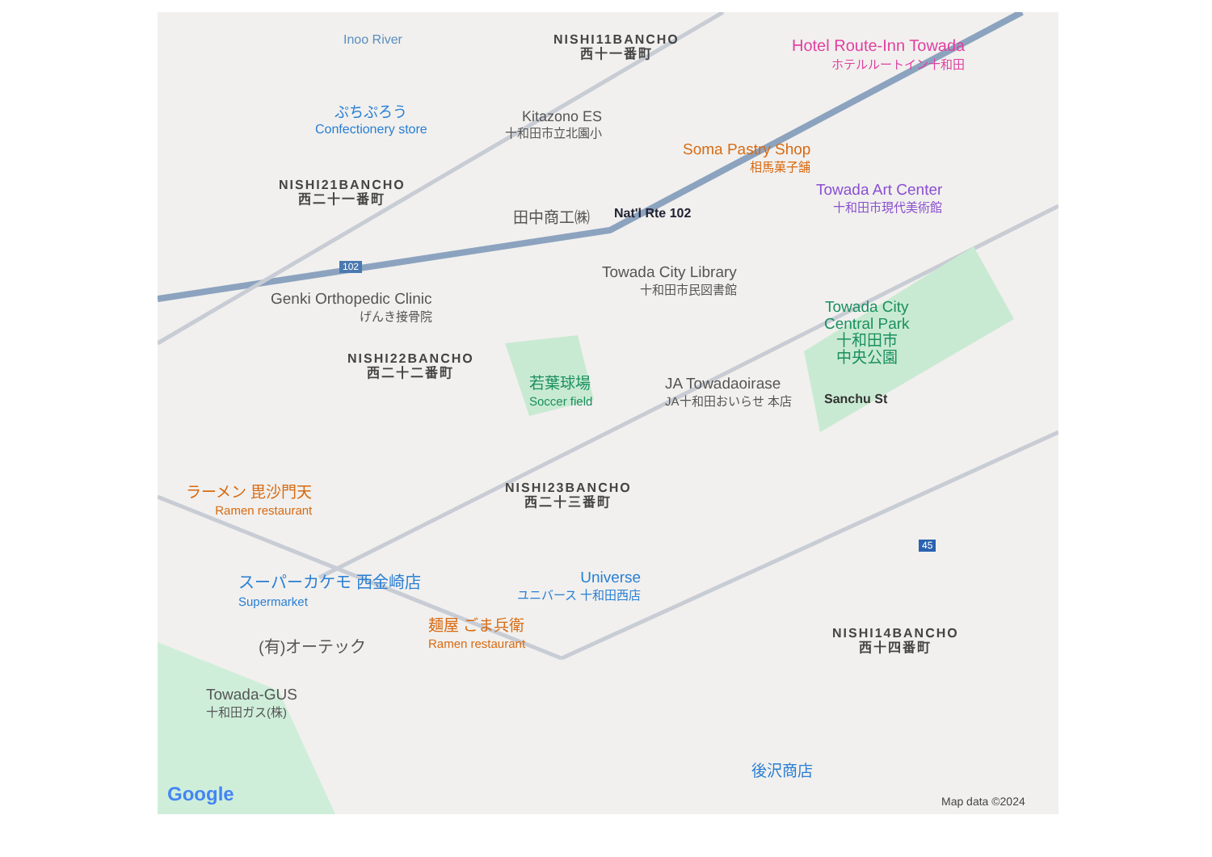Inoo River
NISHI11BANCHO
西十一番町
Hotel Route-Inn Towada
ホテルルートイン十和田
ぷちぷろう
Confectionery store
Kitazono ES
十和田市立北園小
Soma Pastry Shop
相馬菓子舗
Towada Art Center
十和田市現代美術館
NISHI21BANCHO
西二十一番町
田中商工㈱ Nat'l Rte 102
102
Towada City Library
十和田市民図書館
Genki Orthopedic Clinic
げんき接骨院
Towada City
Central Park
十和田市
中央公園
NISHI22BANCHO
西二十二番町
若葉球場
Soccer field
JA Towadaoirase
JA十和田おいらせ 本店
Sanchu St
NISHI23BANCHO
西二十三番町
ラーメン 毘沙門天
Ramen restaurant
45
スーパーカケモ 西金崎店
Supermarket
Universe
ユニバース 十和田西店
麺屋 ごま兵衛
Ramen restaurant
NISHI14BANCHO
西十四番町
(有)オーテック
Towada-GUS
十和田ガス(株)
後沢商店
Google Map data ©2024